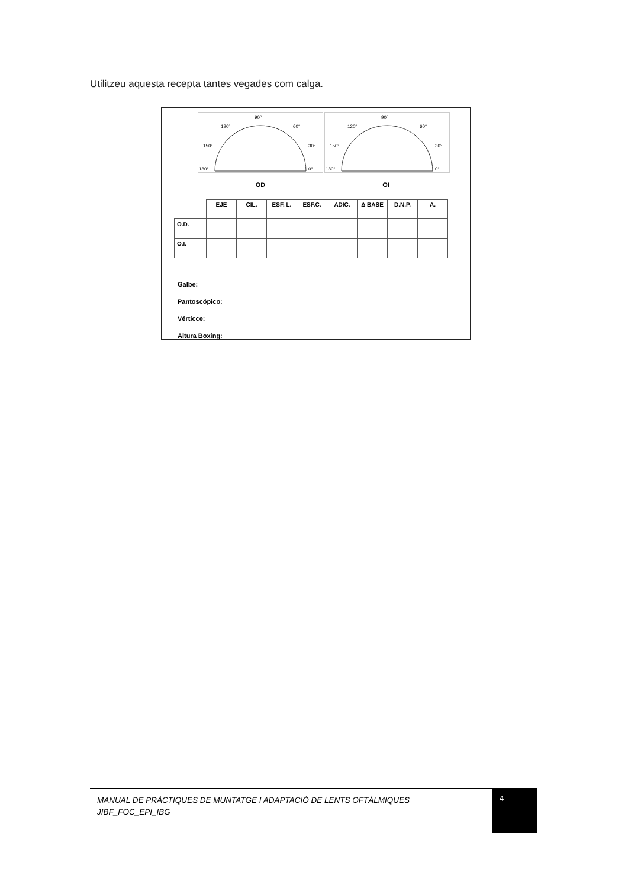Utilitzeu aquesta recepta tantes vegades com calga.
90°
120°
60°
150°
30°
180°
0°
90°
120°
60°
150°
30°
180°
0°
OD OI
| | EJE | CIL. | ESF. L. | ESF.C. | ADIC. | Δ BASE | D.N.P. | A. |
| --- | --- | --- | --- | --- | --- | --- | --- | --- |
| O.D. | | | | | | | | |
| O.I. | | | | | | | | |
Galbe:
Pantoscópico:
Vérticce:
Altura Boxing:
MANUAL DE PRÀCTIQUES DE MUNTATGE I ADAPTACIÓ DE LENTS OFTÀLMIQUES JIBF_FOC_EPI_IBG
4